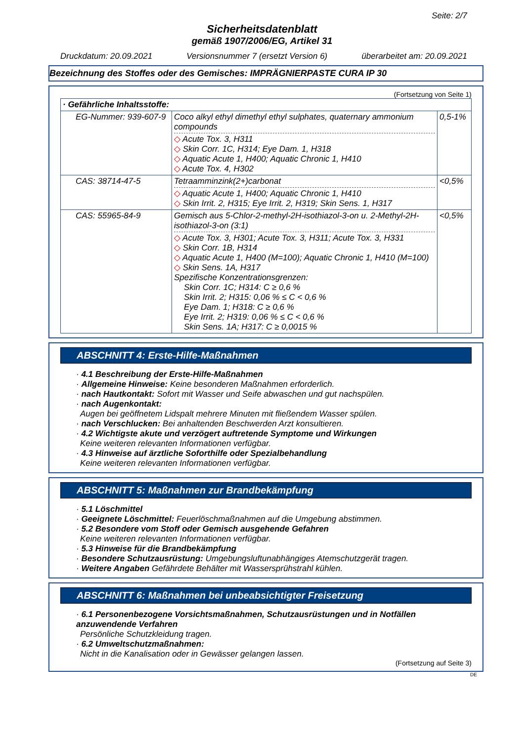Seite: 2/7
Sicherheitsdatenblatt
gemäß 1907/2006/EG, Artikel 31
Druckdatum: 20.09.2021 Versionsnummer 7 (ersetzt Version 6) überarbeitet am: 20.09.2021
Bezeichnung des Stoffes oder des Gemisches: IMPRÄGNIERPASTE CURA IP 30
(Fortsetzung von Seite 1)
| · Gefährliche Inhaltsstoffe: | | |
| EG-Nummer: 939-607-9 | Coco alkyl ethyl dimethyl ethyl sulphates, quaternary ammonium compounds ◇ Acute Tox. 3, H311 ◇ Skin Corr. 1C, H314; Eye Dam. 1, H318 ◇ Aquatic Acute 1, H400; Aquatic Chronic 1, H410 ◇ Acute Tox. 4, H302 | 0,5-1% |
| CAS: 38714-47-5 | Tetraamminzink(2+)carbonat ◇ Aquatic Acute 1, H400; Aquatic Chronic 1, H410 ◇ Skin Irrit. 2, H315; Eye Irrit. 2, H319; Skin Sens. 1, H317 | <0,5% |
| CAS: 55965-84-9 | Gemisch aus 5-Chlor-2-methyl-2H-isothiazol-3-on u. 2-Methyl-2H-isothiazol-3-on (3:1) ◇ Acute Tox. 3, H301; Acute Tox. 3, H311; Acute Tox. 3, H331 ◇ Skin Corr. 1B, H314 ◇ Aquatic Acute 1, H400 (M=100); Aquatic Chronic 1, H410 (M=100) ◇ Skin Sens. 1A, H317 Spezifische Konzentrationsgrenzen: Skin Corr. 1C; H314: C ≥ 0,6 % Skin Irrit. 2; H315: 0,06 % ≤ C < 0,6 % Eye Dam. 1; H318: C ≥ 0,6 % Eye Irrit. 2; H319: 0,06 % ≤ C < 0,6 % Skin Sens. 1A; H317: C ≥ 0,0015 % | <0,5% |
ABSCHNITT 4: Erste-Hilfe-Maßnahmen
· 4.1 Beschreibung der Erste-Hilfe-Maßnahmen
· Allgemeine Hinweise: Keine besonderen Maßnahmen erforderlich.
· nach Hautkontakt: Sofort mit Wasser und Seife abwaschen und gut nachspülen.
· nach Augenkontakt:
Augen bei geöffnetem Lidspalt mehrere Minuten mit fließendem Wasser spülen.
· nach Verschlucken: Bei anhaltenden Beschwerden Arzt konsultieren.
· 4.2 Wichtigste akute und verzögert auftretende Symptome und Wirkungen
Keine weiteren relevanten Informationen verfügbar.
· 4.3 Hinweise auf ärztliche Soforthilfe oder Spezialbehandlung
Keine weiteren relevanten Informationen verfügbar.
ABSCHNITT 5: Maßnahmen zur Brandbekämpfung
· 5.1 Löschmittel
· Geeignete Löschmittel: Feuerlöschmaßnahmen auf die Umgebung abstimmen.
· 5.2 Besondere vom Stoff oder Gemisch ausgehende Gefahren
Keine weiteren relevanten Informationen verfügbar.
· 5.3 Hinweise für die Brandbekämpfung
· Besondere Schutzausrüstung: Umgebungsluftunabhängiges Atemschutzgerät tragen.
· Weitere Angaben Gefährdete Behälter mit Wassersprühstrahl kühlen.
ABSCHNITT 6: Maßnahmen bei unbeabsichtigter Freisetzung
· 6.1 Personenbezogene Vorsichtsmaßnahmen, Schutzausrüstungen und in Notfällen anzuwendende Verfahren
Persönliche Schutzkleidung tragen.
· 6.2 Umweltschutzmaßnahmen:
Nicht in die Kanalisation oder in Gewässer gelangen lassen.
(Fortsetzung auf Seite 3)
DE